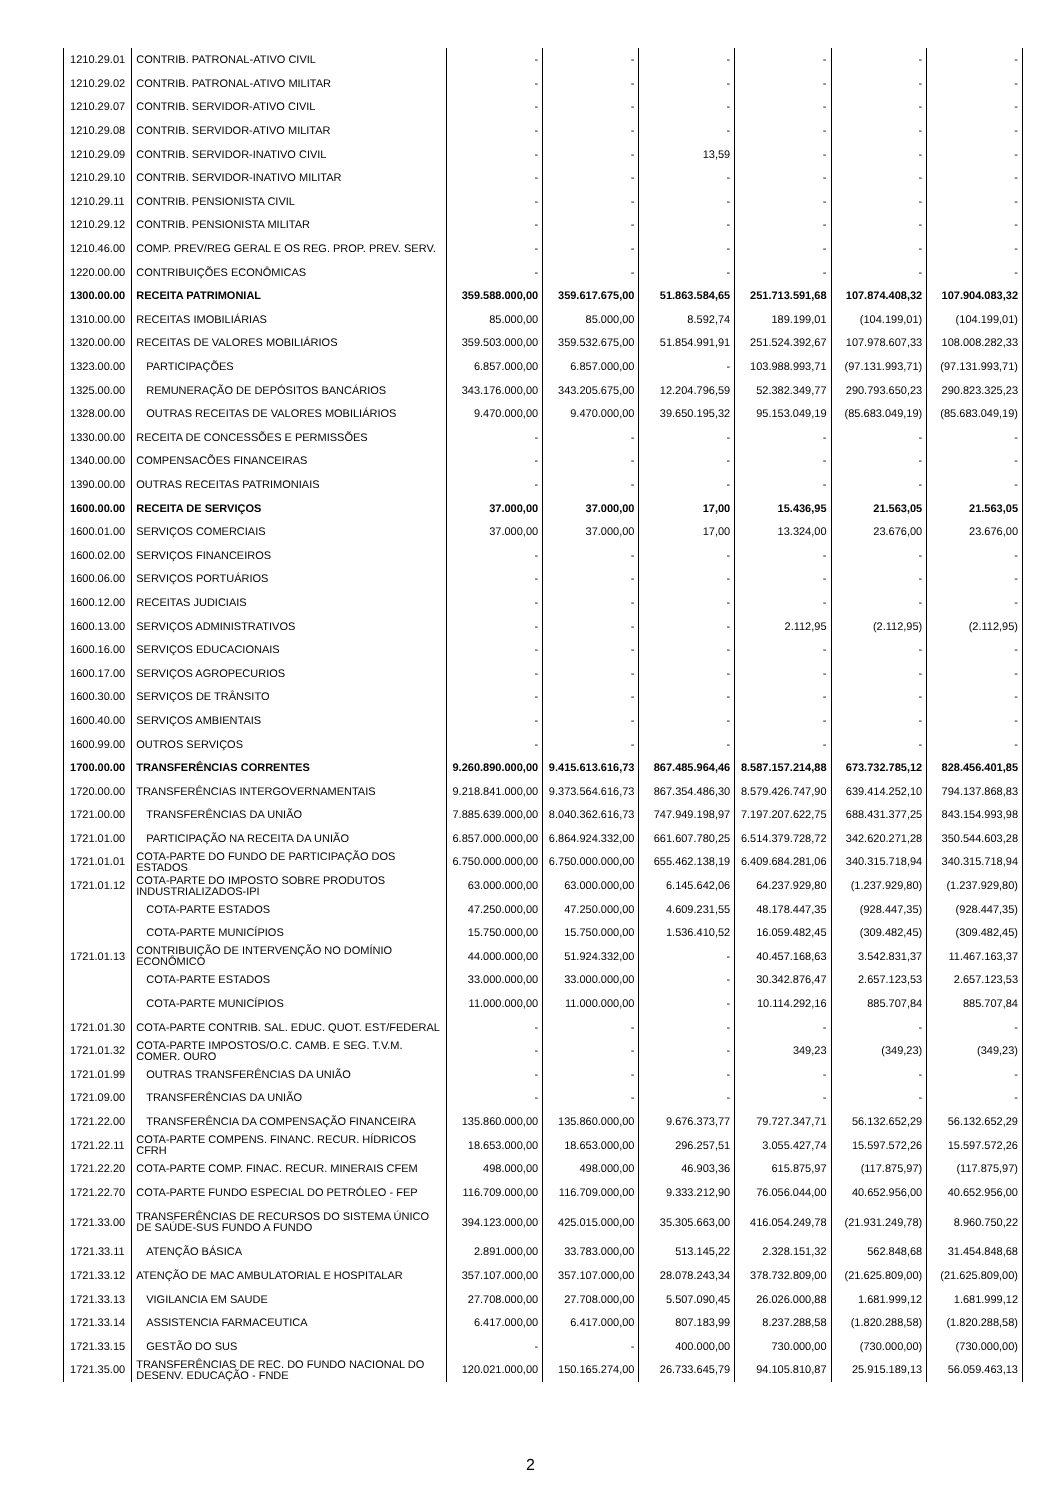| 1210.29.01 | CONTRIB. PATRONAL-ATIVO CIVIL | - | - | - | - | - | - |
| 1210.29.02 | CONTRIB. PATRONAL-ATIVO MILITAR | - | - | - | - | - | - |
| 1210.29.07 | CONTRIB. SERVIDOR-ATIVO CIVIL | - | - | - | - | - | - |
| 1210.29.08 | CONTRIB. SERVIDOR-ATIVO MILITAR | - | - | - | - | - | - |
| 1210.29.09 | CONTRIB. SERVIDOR-INATIVO CIVIL | - | - | 13,59 | - | - | - |
| 1210.29.10 | CONTRIB. SERVIDOR-INATIVO MILITAR | - | - | - | - | - | - |
| 1210.29.11 | CONTRIB. PENSIONISTA CIVIL | - | - | - | - | - | - |
| 1210.29.12 | CONTRIB. PENSIONISTA MILITAR | - | - | - | - | - | - |
| 1210.46.00 | COMP. PREV/REG GERAL E OS REG. PROP. PREV. SERV. | - | - | - | - | - | - |
| 1220.00.00 | CONTRIBUIÇÕES ECONÔMICAS | - | - | - | - | - | - |
| 1300.00.00 | RECEITA PATRIMONIAL | 359.588.000,00 | 359.617.675,00 | 51.863.584,65 | 251.713.591,68 | 107.874.408,32 | 107.904.083,32 |
| 1310.00.00 | RECEITAS IMOBILIÁRIAS | 85.000,00 | 85.000,00 | 8.592,74 | 189.199,01 | (104.199,01) | (104.199,01) |
| 1320.00.00 | RECEITAS DE VALORES MOBILIÁRIOS | 359.503.000,00 | 359.532.675,00 | 51.854.991,91 | 251.524.392,67 | 107.978.607,33 | 108.008.282,33 |
| 1323.00.00 | PARTICIPAÇÕES | 6.857.000,00 | 6.857.000,00 | - | 103.988.993,71 | (97.131.993,71) | (97.131.993,71) |
| 1325.00.00 | REMUNERAÇÃO DE DEPÓSITOS BANCÁRIOS | 343.176.000,00 | 343.205.675,00 | 12.204.796,59 | 52.382.349,77 | 290.793.650,23 | 290.823.325,23 |
| 1328.00.00 | OUTRAS RECEITAS DE VALORES MOBILIÁRIOS | 9.470.000,00 | 9.470.000,00 | 39.650.195,32 | 95.153.049,19 | (85.683.049,19) | (85.683.049,19) |
| 1330.00.00 | RECEITA DE CONCESSÕES E PERMISSÕES | - | - | - | - | - | - |
| 1340.00.00 | COMPENSACÕES FINANCEIRAS | - | - | - | - | - | - |
| 1390.00.00 | OUTRAS RECEITAS PATRIMONIAIS | - | - | - | - | - | - |
| 1600.00.00 | RECEITA DE SERVIÇOS | 37.000,00 | 37.000,00 | 17,00 | 15.436,95 | 21.563,05 | 21.563,05 |
| 1600.01.00 | SERVIÇOS COMERCIAIS | 37.000,00 | 37.000,00 | 17,00 | 13.324,00 | 23.676,00 | 23.676,00 |
| 1600.02.00 | SERVIÇOS FINANCEIROS | - | - | - | - | - | - |
| 1600.06.00 | SERVIÇOS PORTUÁRIOS | - | - | - | - | - | - |
| 1600.12.00 | RECEITAS JUDICIAIS | - | - | - | - | - | - |
| 1600.13.00 | SERVIÇOS ADMINISTRATIVOS | - | - | - | 2.112,95 | (2.112,95) | (2.112,95) |
| 1600.16.00 | SERVIÇOS EDUCACIONAIS | - | - | - | - | - | - |
| 1600.17.00 | SERVIÇOS AGROPECURIOS | - | - | - | - | - | - |
| 1600.30.00 | SERVIÇOS DE TRÂNSITO | - | - | - | - | - | - |
| 1600.40.00 | SERVIÇOS AMBIENTAIS | - | - | - | - | - | - |
| 1600.99.00 | OUTROS SERVIÇOS | - | - | - | - | - | - |
| 1700.00.00 | TRANSFERÊNCIAS CORRENTES | 9.260.890.000,00 | 9.415.613.616,73 | 867.485.964,46 | 8.587.157.214,88 | 673.732.785,12 | 828.456.401,85 |
| 1720.00.00 | TRANSFERÊNCIAS INTERGOVERNAMENTAIS | 9.218.841.000,00 | 9.373.564.616,73 | 867.354.486,30 | 8.579.426.747,90 | 639.414.252,10 | 794.137.868,83 |
| 1721.00.00 | TRANSFERÊNCIAS DA UNIÃO | 7.885.639.000,00 | 8.040.362.616,73 | 747.949.198,97 | 7.197.207.622,75 | 688.431.377,25 | 843.154.993,98 |
| 1721.01.00 | PARTICIPAÇÃO NA RECEITA DA UNIÃO | 6.857.000.000,00 | 6.864.924.332,00 | 661.607.780,25 | 6.514.379.728,72 | 342.620.271,28 | 350.544.603,28 |
| 1721.01.01 | COTA-PARTE DO FUNDO DE PARTICIPAÇÃO DOS ESTADOS | 6.750.000.000,00 | 6.750.000.000,00 | 655.462.138,19 | 6.409.684.281,06 | 340.315.718,94 | 340.315.718,94 |
| 1721.01.12 | COTA-PARTE DO IMPOSTO SOBRE PRODUTOS INDUSTRIALIZADOS-IPI | 63.000.000,00 | 63.000.000,00 | 6.145.642,06 | 64.237.929,80 | (1.237.929,80) | (1.237.929,80) |
| | COTA-PARTE ESTADOS | 47.250.000,00 | 47.250.000,00 | 4.609.231,55 | 48.178.447,35 | (928.447,35) | (928.447,35) |
| | COTA-PARTE MUNICÍPIOS | 15.750.000,00 | 15.750.000,00 | 1.536.410,52 | 16.059.482,45 | (309.482,45) | (309.482,45) |
| 1721.01.13 | CONTRIBUIÇÃO DE INTERVENÇÃO NO DOMÍNIO ECONÔMICO | 44.000.000,00 | 51.924.332,00 | - | 40.457.168,63 | 3.542.831,37 | 11.467.163,37 |
| | COTA-PARTE ESTADOS | 33.000.000,00 | 33.000.000,00 | - | 30.342.876,47 | 2.657.123,53 | 2.657.123,53 |
| | COTA-PARTE MUNICÍPIOS | 11.000.000,00 | 11.000.000,00 | - | 10.114.292,16 | 885.707,84 | 885.707,84 |
| 1721.01.30 | COTA-PARTE CONTRIB. SAL. EDUC. QUOT. EST/FEDERAL | - | - | - | - | - | - |
| 1721.01.32 | COTA-PARTE IMPOSTOS/O.C. CAMB. E SEG. T.V.M. COMER. OURO | - | - | - | 349,23 | (349,23) | (349,23) |
| 1721.01.99 | OUTRAS TRANSFERÊNCIAS DA UNIÃO | - | - | - | - | - | - |
| 1721.09.00 | TRANSFERÊNCIAS DA UNIÃO | - | - | - | - | - | - |
| 1721.22.00 | TRANSFERÊNCIA DA COMPENSAÇÃO FINANCEIRA | 135.860.000,00 | 135.860.000,00 | 9.676.373,77 | 79.727.347,71 | 56.132.652,29 | 56.132.652,29 |
| 1721.22.11 | COTA-PARTE COMPENS. FINANC. RECUR. HÍDRICOS CFRH | 18.653.000,00 | 18.653.000,00 | 296.257,51 | 3.055.427,74 | 15.597.572,26 | 15.597.572,26 |
| 1721.22.20 | COTA-PARTE COMP. FINAC. RECUR. MINERAIS CFEM | 498.000,00 | 498.000,00 | 46.903,36 | 615.875,97 | (117.875,97) | (117.875,97) |
| 1721.22.70 | COTA-PARTE FUNDO ESPECIAL DO PETRÓLEO - FEP | 116.709.000,00 | 116.709.000,00 | 9.333.212,90 | 76.056.044,00 | 40.652.956,00 | 40.652.956,00 |
| 1721.33.00 | TRANSFERÊNCIAS DE RECURSOS DO SISTEMA ÚNICO DE SAÚDE-SUS FUNDO A FUNDO | 394.123.000,00 | 425.015.000,00 | 35.305.663,00 | 416.054.249,78 | (21.931.249,78) | 8.960.750,22 |
| 1721.33.11 | ATENÇÃO BÁSICA | 2.891.000,00 | 33.783.000,00 | 513.145,22 | 2.328.151,32 | 562.848,68 | 31.454.848,68 |
| 1721.33.12 | ATENÇÃO DE MAC AMBULATORIAL E HOSPITALAR | 357.107.000,00 | 357.107.000,00 | 28.078.243,34 | 378.732.809,00 | (21.625.809,00) | (21.625.809,00) |
| 1721.33.13 | VIGILANCIA EM SAUDE | 27.708.000,00 | 27.708.000,00 | 5.507.090,45 | 26.026.000,88 | 1.681.999,12 | 1.681.999,12 |
| 1721.33.14 | ASSISTENCIA FARMACEUTICA | 6.417.000,00 | 6.417.000,00 | 807.183,99 | 8.237.288,58 | (1.820.288,58) | (1.820.288,58) |
| 1721.33.15 | GESTÃO DO SUS | - | - | 400.000,00 | 730.000,00 | (730.000,00) | (730.000,00) |
| 1721.35.00 | TRANSFERÊNCIAS DE REC. DO FUNDO NACIONAL DO DESENV. EDUCAÇÃO - FNDE | 120.021.000,00 | 150.165.274,00 | 26.733.645,79 | 94.105.810,87 | 25.915.189,13 | 56.059.463,13 |
2